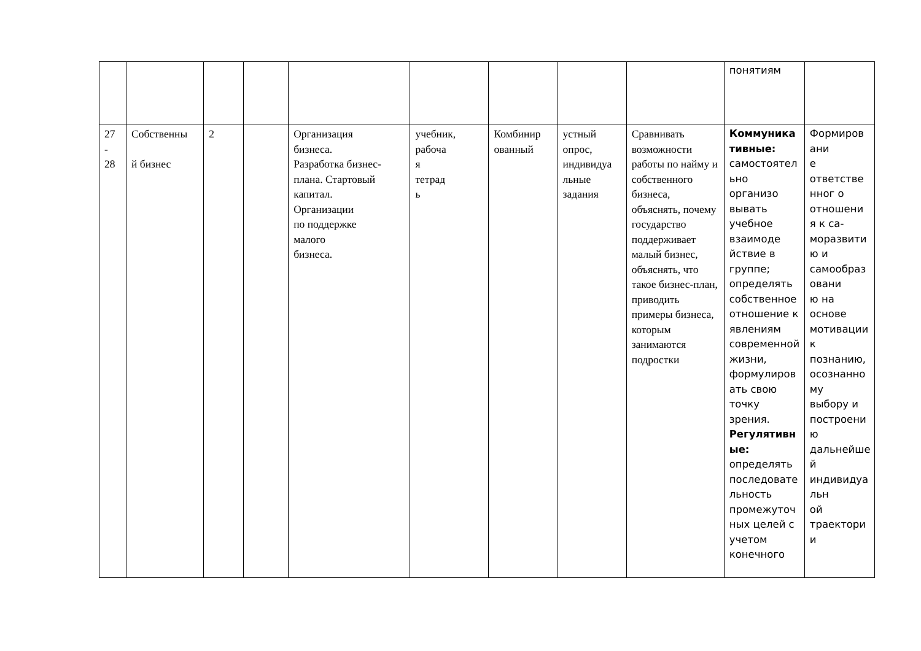| | | | | | | | | | понятиям | |
| 27 - 28 | Собственны й бизнес | 2 | | Организация бизнеса. Разработка бизнес-плана. Стартовый капитал. Организации по поддержке малого бизнеса. | учебник, рабоча я тетрад ь | Комбинир ованный | устный опрос, индивидуа льные задания | Сравнивать возможности работы по найму и собственного бизнеса, объяснять, почему государство поддерживает малый бизнес, объяснять, что такое бизнес-план, приводить примеры бизнеса, которым занимаются подростки | Коммуника тивные: самостоятел ьно организо вывать учебное взаимоде йствие в группе; определять собственное отношение к явлениям современной жизни, формулиров ать свою точку зрения. Регулятивн ые: определять последовате льность промежуточ ных целей с учетом конечного | Формиров ани е ответстве нног о отношени я к са- моразвити ю и самообраз овани ю на основе мотивации к познанию, осознанно му выбору и построени ю дальнейше й индивидуа льн ой траектори и |